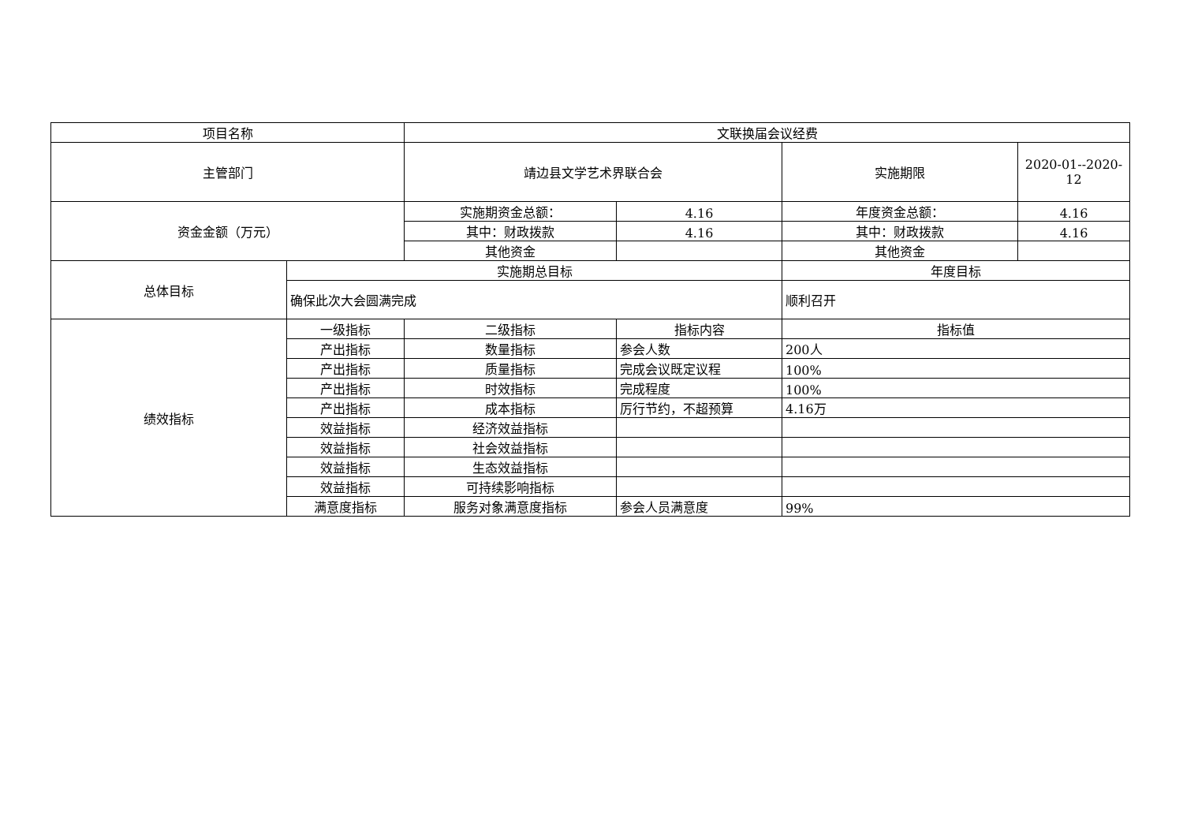| 项目名称 | | 文联换届会议经费 | | | |
| 主管部门 | | 靖边县文学艺术界联合会 | | 实施期限 | 2020-01--2020-12 |
| 资金金额（万元） | | 实施期资金总额： | 4.16 | 年度资金总额： | 4.16 |
| | | 其中：财政拨款 | 4.16 | 其中：财政拨款 | 4.16 |
| | | 其他资金 | | 其他资金 | |
| 总体目标 | 实施期总目标 | | | 年度目标 | |
| | 确保此次大会圆满完成 | | | 顺利召开 | |
| 绩效指标 | 一级指标 | 二级指标 | 指标内容 | 指标值 | |
| | 产出指标 | 数量指标 | 参会人数 | 200人 | |
| | 产出指标 | 质量指标 | 完成会议既定议程 | 100% | |
| | 产出指标 | 时效指标 | 完成程度 | 100% | |
| | 产出指标 | 成本指标 | 厉行节约，不超预算 | 4.16万 | |
| | 效益指标 | 经济效益指标 | | | |
| | 效益指标 | 社会效益指标 | | | |
| | 效益指标 | 生态效益指标 | | | |
| | 效益指标 | 可持续影响指标 | | | |
| | 满意度指标 | 服务对象满意度指标 | 参会人员满意度 | 99% | |